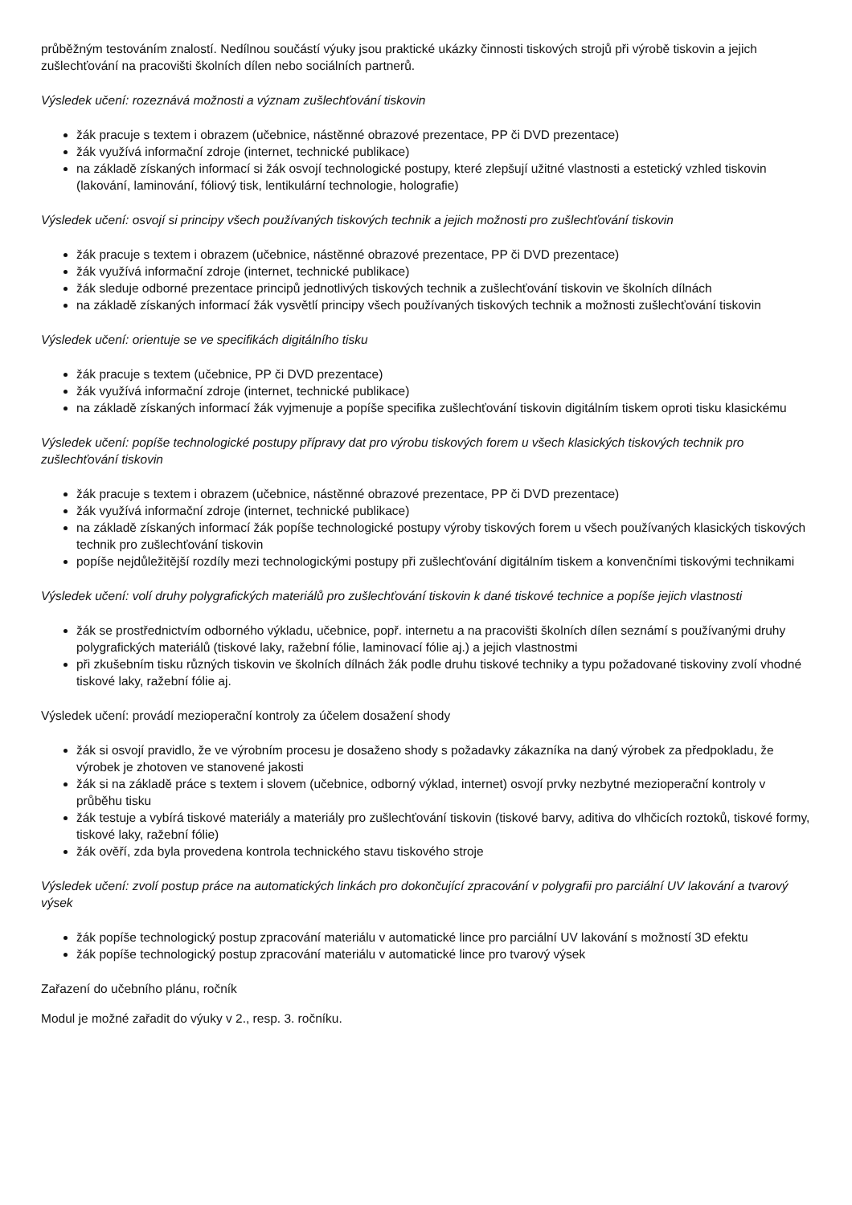průběžným testováním znalostí. Nedílnou součástí výuky jsou praktické ukázky činnosti tiskových strojů při výrobě tiskovin a jejich zušlechťování na pracovišti školních dílen nebo sociálních partnerů.
Výsledek učení: rozeznává možnosti a význam zušlechťování tiskovin
žák pracuje s textem i obrazem (učebnice, nástěnné obrazové prezentace, PP či DVD prezentace)
žák využívá informační zdroje (internet, technické publikace)
na základě získaných informací si žák osvojí technologické postupy, které zlepšují užitné vlastnosti a estetický vzhled tiskovin (lakování, laminování, fóliový tisk, lentikulární technologie, holografie)
Výsledek učení: osvojí si principy všech používaných tiskových technik a jejich možnosti pro zušlechťování tiskovin
žák pracuje s textem i obrazem (učebnice, nástěnné obrazové prezentace, PP či DVD prezentace)
žák využívá informační zdroje (internet, technické publikace)
žák sleduje odborné prezentace principů jednotlivých tiskových technik a zušlechťování tiskovin ve školních dílnách
na základě získaných informací žák vysvětlí principy všech používaných tiskových technik a možnosti zušlechťování tiskovin
Výsledek učení: orientuje se ve specifikách digitálního tisku
žák pracuje s textem (učebnice, PP či DVD prezentace)
žák využívá informační zdroje (internet, technické publikace)
na základě získaných informací žák vyjmenuje a popíše specifika zušlechťování tiskovin digitálním tiskem oproti tisku klasickému
Výsledek učení: popíše technologické postupy přípravy dat pro výrobu tiskových forem u všech klasických tiskových technik pro zušlechťování tiskovin
žák pracuje s textem i obrazem (učebnice, nástěnné obrazové prezentace, PP či DVD prezentace)
žák využívá informační zdroje (internet, technické publikace)
na základě získaných informací žák popíše technologické postupy výroby tiskových forem u všech používaných klasických tiskových technik pro zušlechťování tiskovin
popíše nejdůležitější rozdíly mezi technologickými postupy při zušlechťování digitálním tiskem a konvenčními tiskovými technikami
Výsledek učení: volí druhy polygrafických materiálů pro zušlechťování tiskovin k dané tiskové technice a popíše jejich vlastnosti
žák se prostřednictvím odborného výkladu, učebnice, popř. internetu a na pracovišti školních dílen seznámí s používanými druhy polygrafických materiálů (tiskové laky, ražební fólie, laminovací fólie aj.) a jejich vlastnostmi
při zkušebním tisku různých tiskovin ve školních dílnách žák podle druhu tiskové techniky a typu požadované tiskoviny zvolí vhodné tiskové laky, ražební fólie aj.
Výsledek učení: provádí mezioperační kontroly za účelem dosažení shody
žák si osvojí pravidlo, že ve výrobním procesu je dosaženo shody s požadavky zákazníka na daný výrobek za předpokladu, že výrobek je zhotoven ve stanovené jakosti
žák si na základě práce s textem i slovem (učebnice, odborný výklad, internet) osvojí prvky nezbytné mezioperační kontroly v průběhu tisku
žák testuje a vybírá tiskové materiály a materiály pro zušlechťování tiskovin (tiskové barvy, aditiva do vlhčicích roztoků, tiskové formy, tiskové laky, ražební fólie)
žák ověří, zda byla provedena kontrola technického stavu tiskového stroje
Výsledek učení: zvolí postup práce na automatických linkách pro dokončující zpracování v polygrafii pro parciální UV lakování a tvarový výsek
žák popíše technologický postup zpracování materiálu v automatické lince pro parciální UV lakování s možností 3D efektu
žák popíše technologický postup zpracování materiálu v automatické lince pro tvarový výsek
Zařazení do učebního plánu, ročník
Modul je možné zařadit do výuky v 2., resp. 3. ročníku.